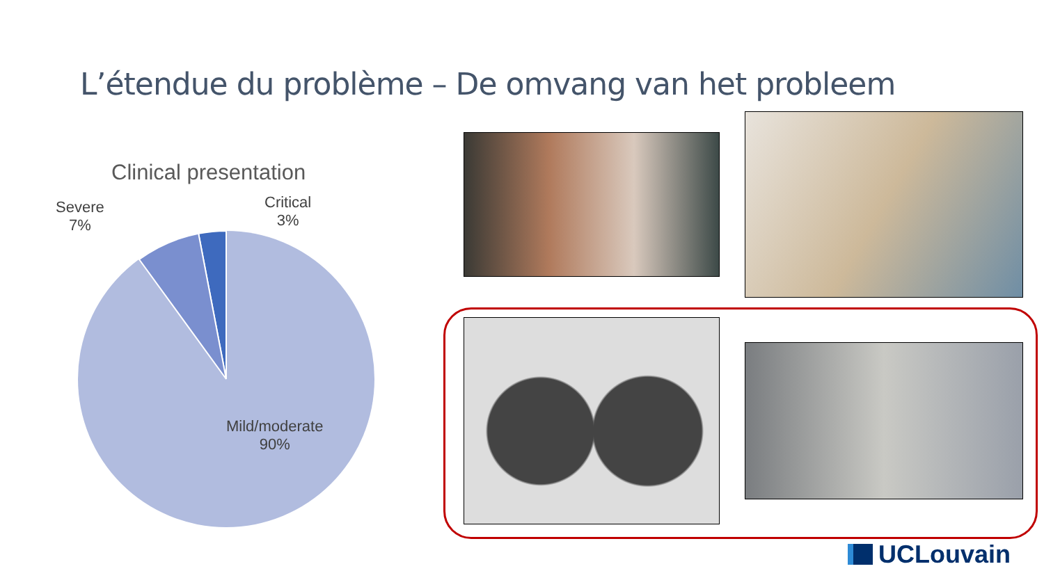L’étendue du problème – De omvang van het probleem
Clinical presentation
Severe
7%
Critical
3%
Mild/moderate
90%
UCLouvain